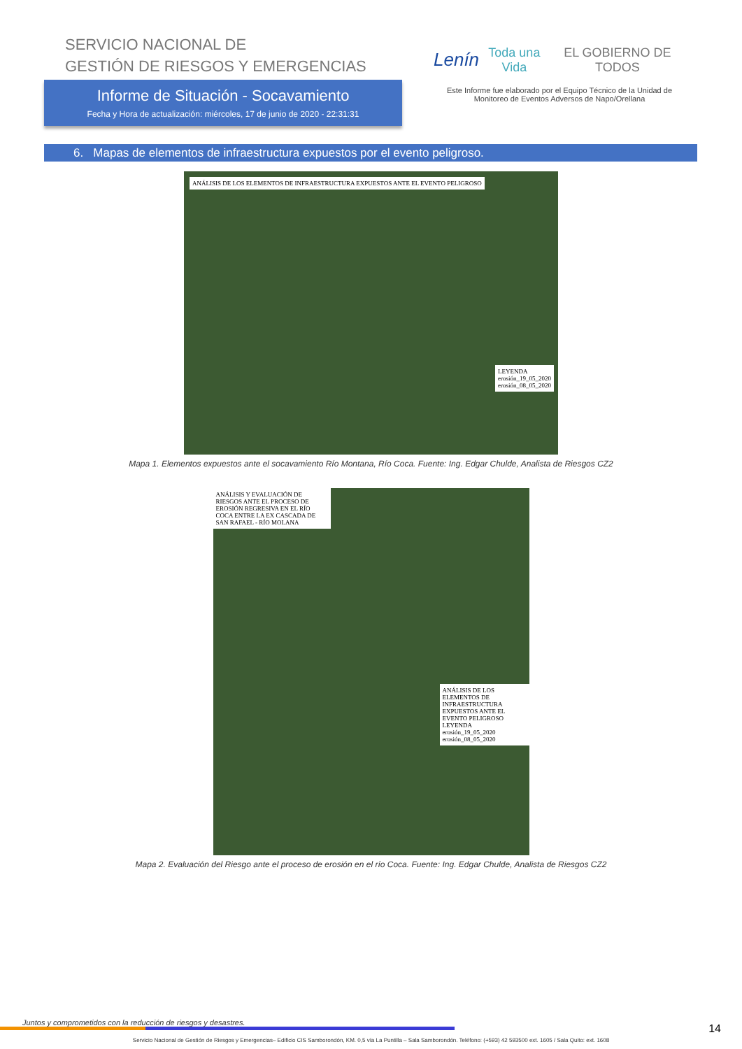SERVICIO NACIONAL DE
GESTIÓN DE RIESGOS Y EMERGENCIAS
Informe de Situación - Socavamiento
Fecha y Hora de actualización: miércoles, 17 de junio de 2020 - 22:31:31
Lenín Toda una Vida EL GOBIERNO DE TODOS
Este Informe fue elaborado por el Equipo Técnico de la Unidad de Monitoreo de Eventos Adversos de Napo/Orellana
6. Mapas de elementos de infraestructura expuestos por el evento peligroso.
ANÁLISIS DE LOS ELEMENTOS DE INFRAESTRUCTURA EXPUESTOS ANTE EL EVENTO PELIGROSO
LEYENDA
erosión_19_05_2020
erosión_08_05_2020
Mapa 1. Elementos expuestos ante el socavamiento Río Montana, Río Coca. Fuente: Ing. Edgar Chulde, Analista de Riesgos CZ2
ANÁLISIS Y EVALUACIÓN DE RIESGOS ANTE EL PROCESO DE EROSIÓN REGRESIVA EN EL RÍO COCA ENTRE LA EX CASCADA DE SAN RAFAEL - RÍO MOLANA
ANÁLISIS DE LOS ELEMENTOS DE INFRAESTRUCTURA EXPUESTOS ANTE EL EVENTO PELIGROSO
LEYENDA
erosión_19_05_2020
erosión_08_05_2020
Mapa 2. Evaluación del Riesgo ante el proceso de erosión en el río Coca. Fuente: Ing. Edgar Chulde, Analista de Riesgos CZ2
Juntos y comprometidos con la reducción de riesgos y desastres.
Servicio Nacional de Gestión de Riesgos y Emergencias– Edificio CIS Samborondón, KM. 0,5 vía La Puntilla – Sala Samborondón. Teléfono: (+593) 42 593500 ext. 1605 / Sala Quito: ext. 1608
14